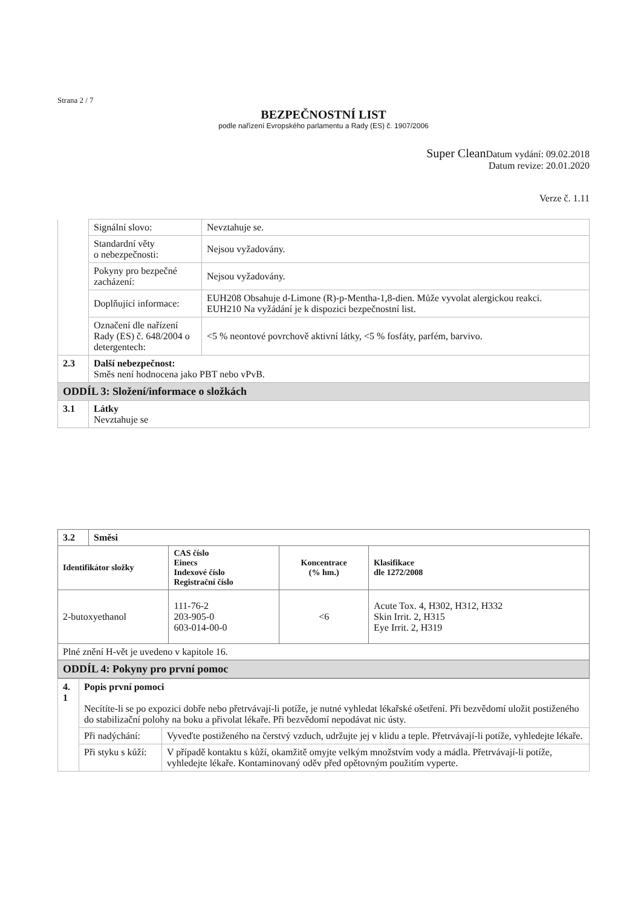Strana 2 / 7
BEZPEČNOSTNÍ LIST
podle nařízení Evropského parlamentu a Rady (ES) č. 1907/2006
Super Clean Datum vydání: 09.02.2018
Datum revize: 20.01.2020
Verze č. 1.11
| | Signální slovo: | Nevztahuje se. |
| | Standardní věty o nebezpečnosti: | Nejsou vyžadovány. |
| | Pokyny pro bezpečné zacházení: | Nejsou vyžadovány. |
| | Doplňující informace: | EUH208 Obsahuje d-Limone (R)-p-Mentha-1,8-dien. Může vyvolat alergickou reakci. EUH210 Na vyžádání je k dispozici bezpečnostní list. |
| | Označení dle nařízení Rady (ES) č. 648/2004 o detergentech: | <5 % neontové povrchově aktivní látky, <5 % fosfáty, parfém, barvivo. |
| 2.3 | Další nebezpečnost: Směs není hodnocena jako PBT nebo vPvB. | |
| ODDÍL 3: Složení/informace o složkách | | |
| 3.1 | Látky Nevztahuje se | |
| 3.2 | Směsi | | | |
| Identifikátor složky | | CAS číslo Einecs Indexové číslo Registrační číslo | Koncentrace (% hm.) | Klasifikace dle 1272/2008 |
| 2-butoxyethanol | | 111-76-2 203-905-0 603-014-00-0 | <6 | Acute Tox. 4, H302, H312, H332 Skin Irrit. 2, H315 Eye Irrit. 2, H319 |
| Plné znění H-vět je uvedeno v kapitole 16. | | | | |
| ODDÍL 4: Pokyny pro první pomoc | | | | |
| 4. 1 | Popis první pomoci Necítíte-li se po expozici dobře nebo přetrvávají-li potíže, je nutné vyhledat lékařské ošetření. Při bezvědomí uložit postiženého do stabilizační polohy na boku a přivolat lékaře. Při bezvědomí nepodávat nic ústy. | |
| | Při nadýchání: | Vyveďte postiženého na čerstvý vzduch, udržujte jej v klidu a teple. Přetrvávají-li potíže, vyhledejte lékaře. |
| | Při styku s kůží: | V případě kontaktu s kůží, okamžitě omyjte velkým množstvím vody a mádla. Přetrvávají-li potíže, vyhledejte lékaře. Kontaminovaný oděv před opětovným použitím vyperte. |